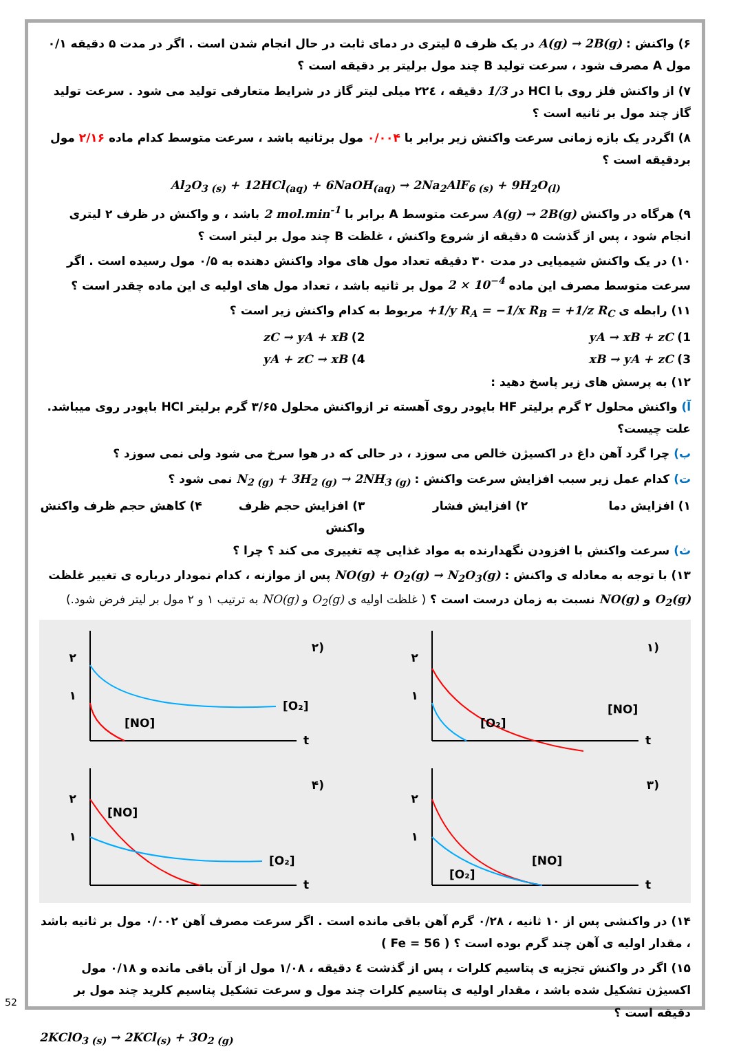۶) واکنش : A(g) → 2B(g) در یک ظرف ۵ لیتری در دمای ثابت در حال انجام شدن است . اگر در مدت ۵ دقیقه ۰/۱ مول A مصرف شود ، سرعت تولید B چند مول برلیتر بر دقیقه است ؟
۷) از واکنش فلز روی با HCl در 1/3 دقیقه ، ۲۲٤ میلی لیتر گاز در شرایط متعارفی تولید می شود . سرعت تولید گاز چند مول بر ثانیه است ؟
۸) اگردر یک بازه زمانی سرعت واکنش زیر برابر با ۰/۰۰۴ مول برثانیه باشد ، سرعت متوسط کدام ماده ۲/۱۶ مول بردقیقه است ؟
Al<sub>2</sub>O<sub>3 (s)</sub> + 12HCl<sub>(aq)</sub> + 6NaOH<sub>(aq)</sub> → 2Na<sub>2</sub>AlF<sub>6 (s)</sub> + 9H<sub>2</sub>O<sub>(l)</sub>
۹) هرگاه در واکنش A(g) → 2B(g) سرعت متوسط A برابر با 2 mol.min<sup>-1</sup> باشد ، و واکنش در ظرف ۲ لیتری انجام شود ، پس از گذشت ۵ دقیقه از شروع واکنش ، غلظت B چند مول بر لیتر است ؟
۱۰) در یک واکنش شیمیایی در مدت ۳۰ دقیقه تعداد مول های مواد واکنش دهنده به ۰/۵ مول رسیده است . اگر سرعت متوسط مصرف این ماده 2 × 10<sup>−4</sup> مول بر ثانیه باشد ، تعداد مول های اولیه ی این ماده چقدر است ؟
۱۱) رابطه ی +1/y R<sub>A</sub> = −1/x R<sub>B</sub> = +1/z R<sub>C</sub> مربوط به کدام واکنش زیر است ؟
1) yA → xB + zC 2) zC → yA + xB
3) xB → yA + zC 4) yA + zC → xB
۱۲) به پرسش های زیر پاسخ دهید :
آ) واکنش محلول ۲ گرم برلیتر HF باپودر روی آهسته تر ازواکنش محلول ۳/۶۵ گرم برلیتر HCl باپودر روی میباشد. علت چیست؟
ب) چرا گرد آهن داغ در اکسیژن خالص می سوزد ، در حالی که در هوا سرخ می شود ولی نمی سوزد ؟
ت) کدام عمل زیر سبب افزایش سرعت واکنش : N<sub>2 (g)</sub> + 3H<sub>2 (g)</sub> → 2NH<sub>3 (g)</sub> نمی شود ؟
۱) افزایش دما ۲) افزایش فشار ۳) افزایش حجم ظرف واکنش ۴) کاهش حجم ظرف واکنش
ث) سرعت واکنش با افزودن نگهدارنده به مواد غذایی چه تغییری می کند ؟ چرا ؟
۱۳) با توجه به معادله ی واکنش : NO(g) + O<sub>2</sub>(g) → N<sub>2</sub>O<sub>3</sub>(g) پس از موازنه ، کدام نمودار درباره ی تغییر غلظت O<sub>2</sub>(g) و NO(g) نسبت به زمان درست است ؟ ( غلظت اولیه ی O<sub>2</sub>(g) و NO(g) به ترتیب ۱ و ۲ مول بر لیتر فرض شود.)
(۱
t
۲
۱
[O₂]
[NO]
(۲
t
۲
۱
[O₂]
[NO]
(۳
t
۲
۱
[O₂]
[NO]
(۴
t
۲
۱
[NO]
[O₂]
۱۴) در واکنشی پس از ۱۰ ثانیه ، ۰/۲۸ گرم آهن باقی مانده است . اگر سرعت مصرف آهن ۰/۰۰۲ مول بر ثانیه باشد ، مقدار اولیه ی آهن چند گرم بوده است ؟ ( Fe = 56 )
۱۵) اگر در واکنش تجزیه ی پتاسیم کلرات ، پس از گذشت ٤ دقیقه ، ۱/۰۸ مول از آن باقی مانده و ۰/۱۸ مول اکسیژن تشکیل شده باشد ، مقدار اولیه ی پتاسیم کلرات چند مول و سرعت تشکیل پتاسیم کلرید چند مول بر دقیقه است ؟
2KClO<sub>3 (s)</sub> → 2KCl<sub>(s)</sub> + 3O<sub>2 (g)</sub>
52